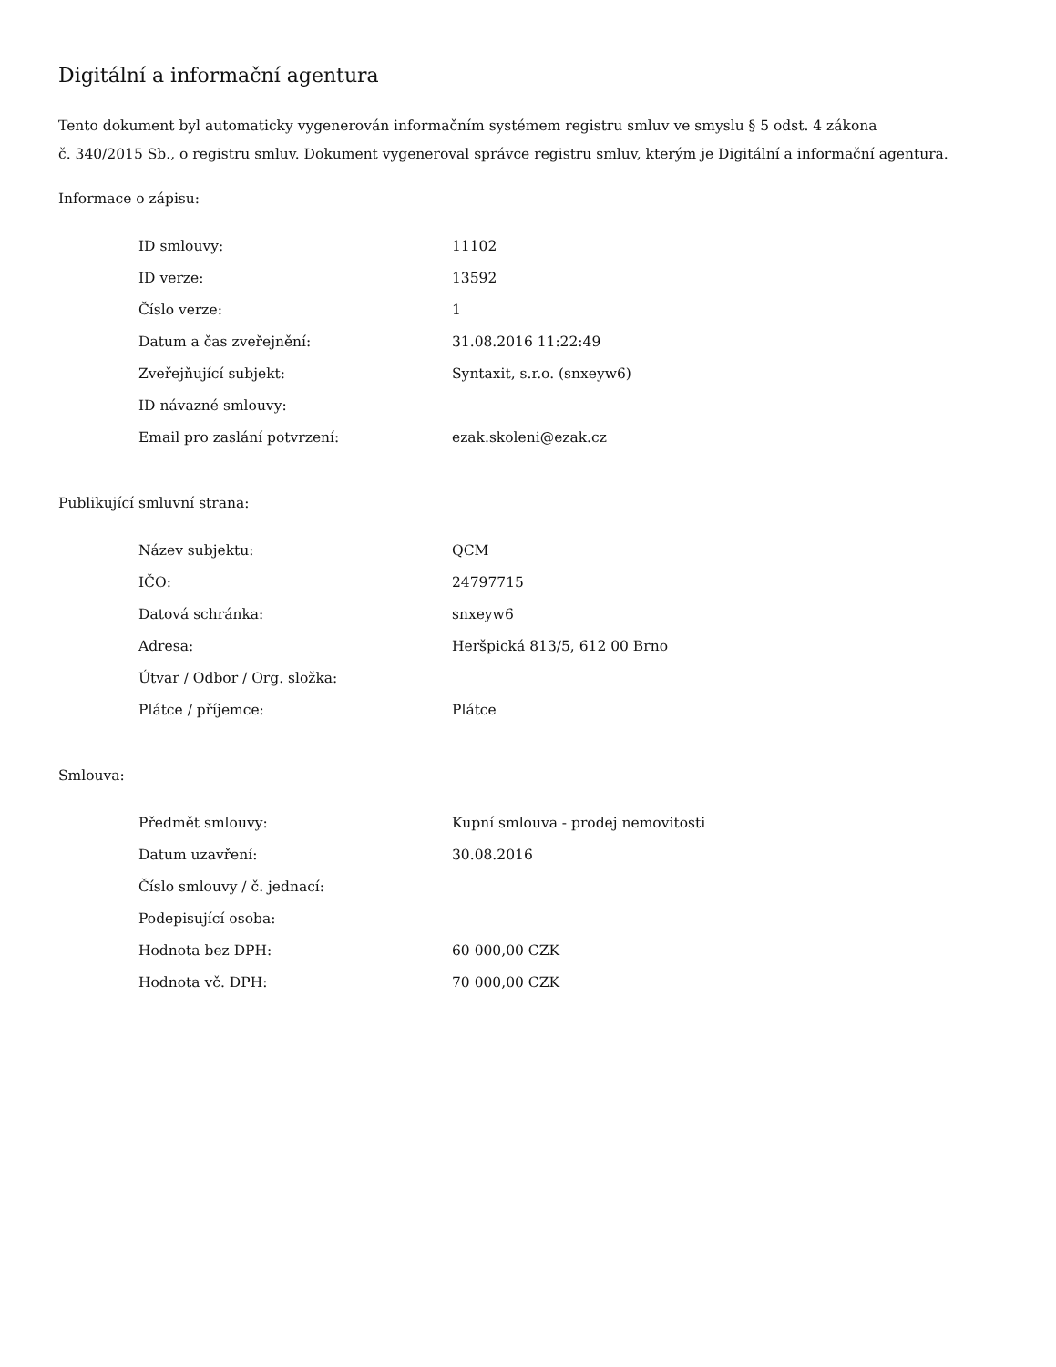Digitální a informační agentura
Tento dokument byl automaticky vygenerován informačním systémem registru smluv ve smyslu § 5 odst. 4 zákona
č. 340/2015 Sb., o registru smluv. Dokument vygeneroval správce registru smluv, kterým je Digitální a informační agentura.
Informace o zápisu:
| ID smlouvy: | 11102 |
| ID verze: | 13592 |
| Číslo verze: | 1 |
| Datum a čas zveřejnění: | 31.08.2016 11:22:49 |
| Zveřejňující subjekt: | Syntaxit, s.r.o. (snxeyw6) |
| ID návazné smlouvy: | |
| Email pro zaslání potvrzení: | ezak.skoleni@ezak.cz |
Publikující smluvní strana:
| Název subjektu: | QCM |
| IČO: | 24797715 |
| Datová schránka: | snxeyw6 |
| Adresa: | Heršpická 813/5, 612 00 Brno |
| Útvar / Odbor / Org. složka: | |
| Plátce / příjemce: | Plátce |
Smlouva:
| Předmět smlouvy: | Kupní smlouva - prodej nemovitosti |
| Datum uzavření: | 30.08.2016 |
| Číslo smlouvy / č. jednací: | |
| Podepisující osoba: | |
| Hodnota bez DPH: | 60 000,00 CZK |
| Hodnota vč. DPH: | 70 000,00 CZK |